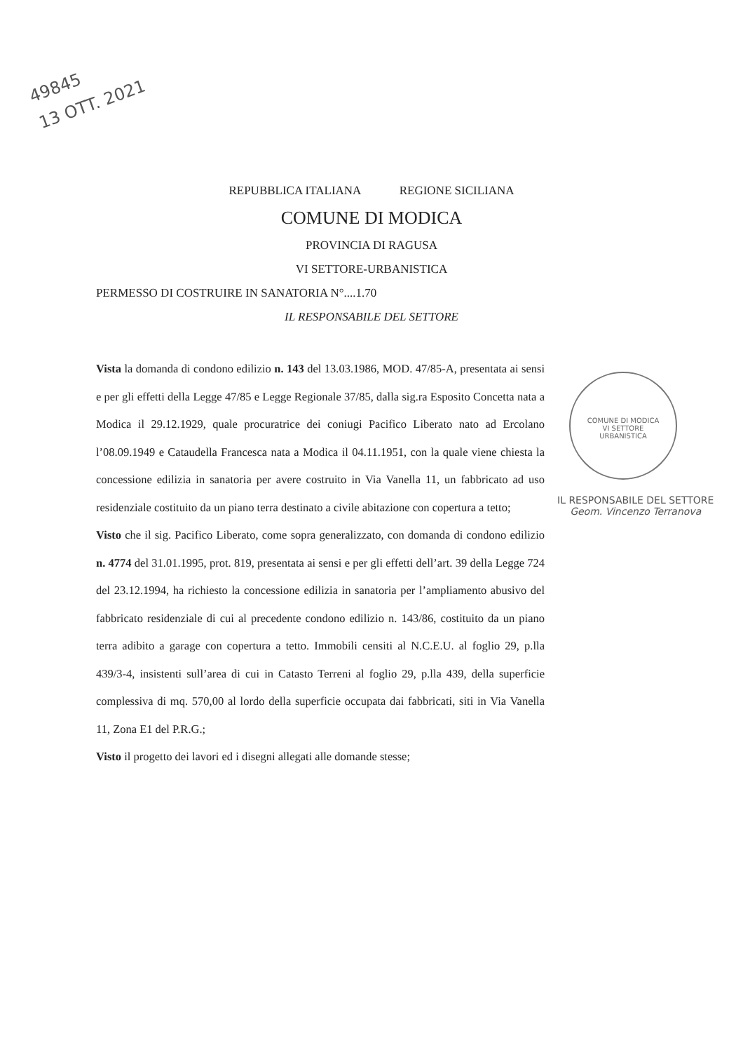49845
13 OTT. 2021
REPUBBLICA ITALIANA REGIONE SICILIANA
COMUNE DI MODICA
PROVINCIA DI RAGUSA
VI SETTORE-URBANISTICA
PERMESSO DI COSTRUIRE IN SANATORIA N°....1.70
IL RESPONSABILE DEL SETTORE
Vista la domanda di condono edilizio n. 143 del 13.03.1986, MOD. 47/85-A, presentata ai sensi e per gli effetti della Legge 47/85 e Legge Regionale 37/85, dalla sig.ra Esposito Concetta nata a Modica il 29.12.1929, quale procuratrice dei coniugi Pacifico Liberato nato ad Ercolano l’08.09.1949 e Cataudella Francesca nata a Modica il 04.11.1951, con la quale viene chiesta la concessione edilizia in sanatoria per avere costruito in Via Vanella 11, un fabbricato ad uso residenziale costituito da un piano terra destinato a civile abitazione con copertura a tetto;
Visto che il sig. Pacifico Liberato, come sopra generalizzato, con domanda di condono edilizio n. 4774 del 31.01.1995, prot. 819, presentata ai sensi e per gli effetti dell’art. 39 della Legge 724 del 23.12.1994, ha richiesto la concessione edilizia in sanatoria per l’ampliamento abusivo del fabbricato residenziale di cui al precedente condono edilizio n. 143/86, costituito da un piano terra adibito a garage con copertura a tetto. Immobili censiti al N.C.E.U. al foglio 29, p.lla 439/3-4, insistenti sull’area di cui in Catasto Terreni al foglio 29, p.lla 439, della superficie complessiva di mq. 570,00 al lordo della superficie occupata dai fabbricati, siti in Via Vanella 11, Zona E1 del P.R.G.;
Visto il progetto dei lavori ed i disegni allegati alle domande stesse;
COMUNE DI MODICA
VI SETTORE
URBANISTICA
IL RESPONSABILE DEL SETTORE
Geom. Vincenzo Terranova